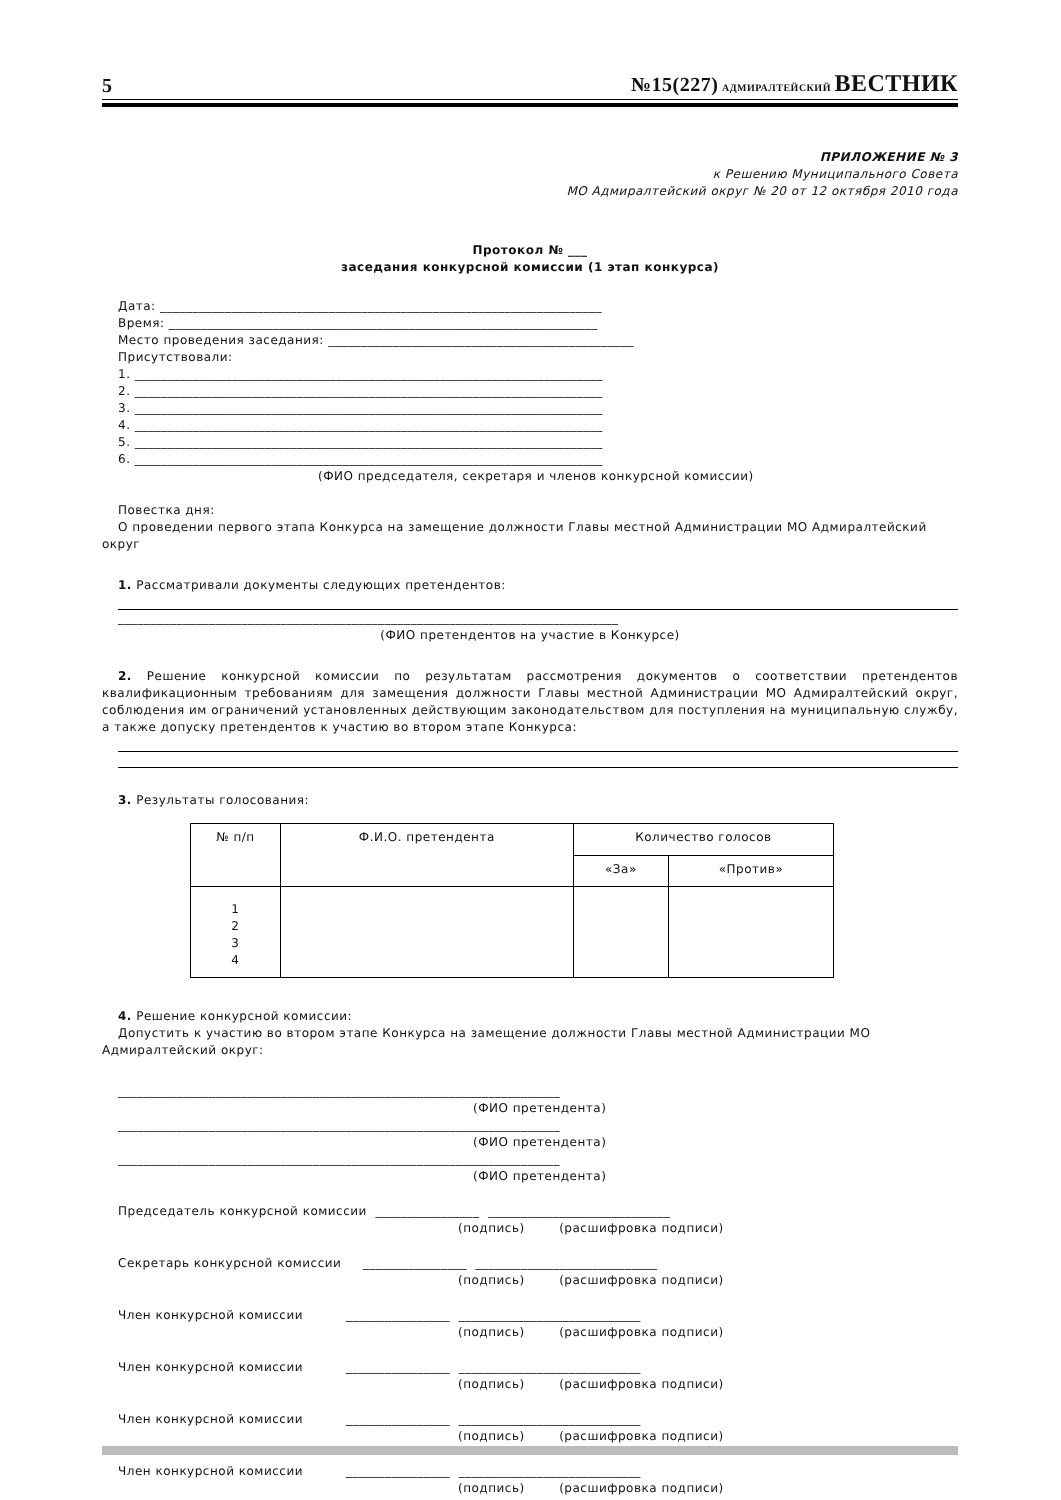5 №15(227) АДМИРАЛТЕЙСКИЙ ВЕСТНИК
ПРИЛОЖЕНИЕ № 3
к Решению Муниципального Совета
МО Адмиралтейский округ № 20 от 12 октября 2010 года
Протокол № ___
заседания конкурсной комиссии (1 этап конкурса)
Дата: ____________________________________________________________________
Время: __________________________________________________________________
Место проведения заседания: _______________________________________________
Присутствовали:
1. ________________________________________________________________________
2. ________________________________________________________________________
3. ________________________________________________________________________
4. ________________________________________________________________________
5. ________________________________________________________________________
6. ________________________________________________________________________
(ФИО председателя, секретаря и членов конкурсной комиссии)
Повестка дня:
О проведении первого этапа Конкурса на замещение должности Главы местной Администрации МО Адмиралтейский
округ
1. Рассматривали документы следующих претендентов:
_____________________________________________________________________________
(ФИО претендентов на участие в Конкурсе)
2. Решение конкурсной комиссии по результатам рассмотрения документов о соответствии претендентов квалификационным требованиям для замещения должности Главы местной Администрации МО Адмиралтейский округ, соблюдения им ограничений установленных действующим законодательством для поступления на муниципальную службу, а также допуску претендентов к участию во втором этапе Конкурса:
3. Результаты голосования:
| № п/п | Ф.И.О. претендента | Количество голосов | |
| --- | --- | --- | --- |
| | | «За» | «Против» |
| 1 2 3 4 | | | |
4. Решение конкурсной комиссии:
Допустить к участию во втором этапе Конкурса на замещение должности Главы местной Администрации МО Адмиралтейский округ:
____________________________________________________________________
(ФИО претендента)
____________________________________________________________________
(ФИО претендента)
____________________________________________________________________
(ФИО претендента)
Председатель конкурсной комиссии ________________ ____________________________
(подпись) (расшифровка подписи)
Секретарь конкурсной комиссии ________________ ____________________________
(подпись) (расшифровка подписи)
Член конкурсной комиссии ________________ ____________________________
(подпись) (расшифровка подписи)
Член конкурсной комиссии ________________ ____________________________
(подпись) (расшифровка подписи)
Член конкурсной комиссии ________________ ____________________________
(подпись) (расшифровка подписи)
Член конкурсной комиссии ________________ ____________________________
(подпись) (расшифровка подписи)